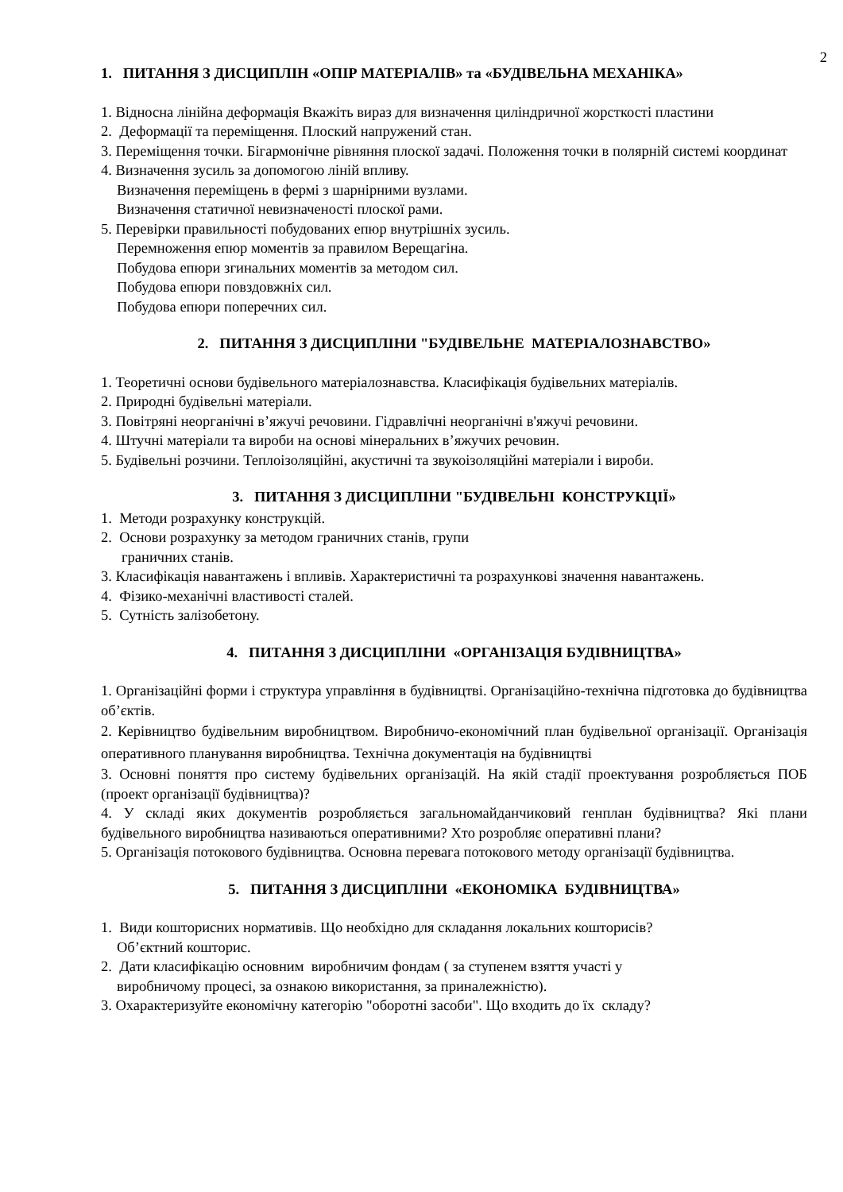2
1. ПИТАННЯ З ДИСЦИПЛІН «ОПІР МАТЕРІАЛІВ» та «БУДІВЕЛЬНА МЕХАНІКА»
1. Відносна лінійна деформація Вкажіть вираз для визначення циліндричної жорсткості пластини
2. Деформації та переміщення. Плоский напружений стан.
3. Переміщення точки. Бігармонічне рівняння плоскої задачі. Положення точки в полярній системі координат
4. Визначення зусиль за допомогою ліній впливу.
Визначення переміщень в фермі з шарнірними вузлами.
Визначення статичної невизначеності плоскої рами.
5. Перевірки правильності побудованих епюр внутрішніх зусиль.
Перемноження епюр моментів за правилом Верещагіна.
Побудова епюри згинальних моментів за методом сил.
Побудова епюри повздовжніх сил.
Побудова епюри поперечних сил.
2. ПИТАННЯ З ДИСЦИПЛІНИ "БУДІВЕЛЬНЕ МАТЕРІАЛОЗНАВСТВО»
1. Теоретичні основи будівельного матеріалознавства. Класифікація будівельних матеріалів.
2. Природні будівельні матеріали.
3. Повітряні неорганічні в’яжучі речовини. Гідравлічні неорганічні в'яжучі речовини.
4. Штучні матеріали та вироби на основі мінеральних в’яжучих речовин.
5. Будівельні розчини. Теплоізоляційні, акустичні та звукоізоляційні матеріали і вироби.
3. ПИТАННЯ З ДИСЦИПЛІНИ "БУДІВЕЛЬНІ КОНСТРУКЦІЇ»
1. Методи розрахунку конструкцій.
2. Основи розрахунку за методом граничних станів, групи
граничних станів.
3. Класифікація навантажень і впливів. Характеристичні та розрахункові значення навантажень.
4. Фізико-механічні властивості сталей.
5. Сутність залізобетону.
4. ПИТАННЯ З ДИСЦИПЛІНИ «ОРГАНІЗАЦІЯ БУДІВНИЦТВА»
1. Організаційні форми і структура управління в будівництві. Організаційно-технічна підготовка до будівництва об’єктів.
2. Керівництво будівельним виробництвом. Виробничо-економічний план будівельної організації. Організація оперативного планування виробництва. Технічна документація на будівництві
3. Основні поняття про систему будівельних організацій. На якій стадії проектування розробляється ПОБ (проект організації будівництва)?
4. У складі яких документів розробляється загальномайданчиковий генплан будівництва? Які плани будівельного виробництва називаються оперативними? Хто розробляє оперативні плани?
5. Організація потокового будівництва. Основна перевага потокового методу організації будівництва.
5. ПИТАННЯ З ДИСЦИПЛІНИ «ЕКОНОМІКА БУДІВНИЦТВА»
1. Види кошторисних нормативів. Що необхідно для складання локальних кошторисів?
Об’єктний кошторис.
2. Дати класифікацію основним виробничим фондам ( за ступенем взяття участі у
виробничому процесі, за ознакою використання, за приналежністю).
3. Охарактеризуйте економічну категорію "оборотні засоби". Що входить до їх складу?